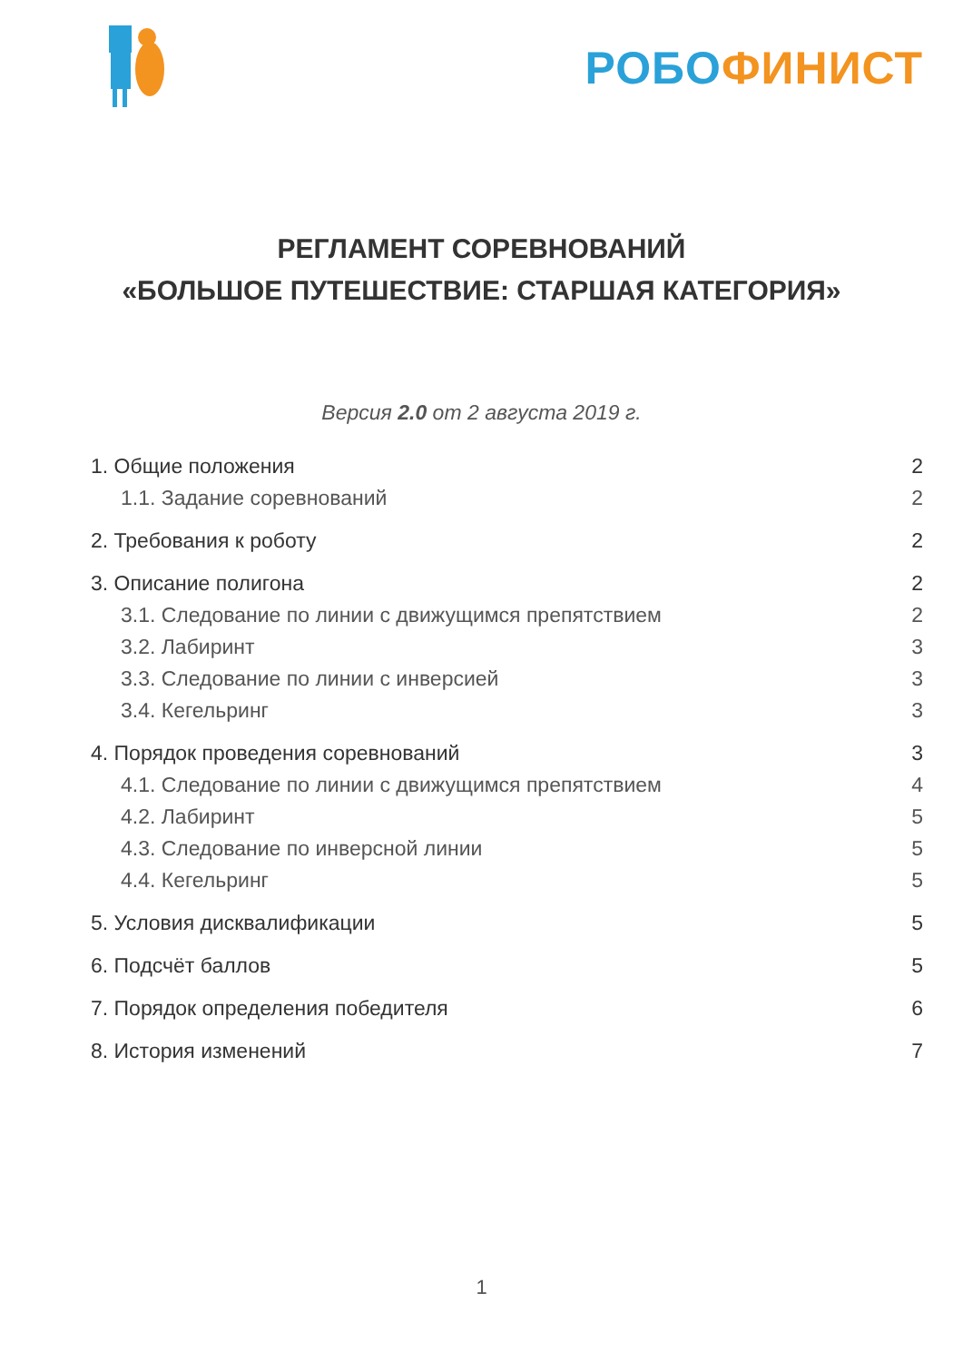РОБО ФИНИСТ
РЕГЛАМЕНТ СОРЕВНОВАНИЙ
«БОЛЬШОЕ ПУТЕШЕСТВИЕ: СТАРШАЯ КАТЕГОРИЯ»
Версия 2.0 от 2 августа 2019 г.
1. Общие положения 2
1.1. Задание соревнований 2
2. Требования к роботу 2
3. Описание полигона 2
3.1. Следование по линии с движущимся препятствием 2
3.2. Лабиринт 3
3.3. Следование по линии с инверсией 3
3.4. Кегельринг 3
4. Порядок проведения соревнований 3
4.1. Следование по линии с движущимся препятствием 4
4.2. Лабиринт 5
4.3. Следование по инверсной линии 5
4.4. Кегельринг 5
5. Условия дисквалификации 5
6. Подсчёт баллов 5
7. Порядок определения победителя 6
8. История изменений 7
1